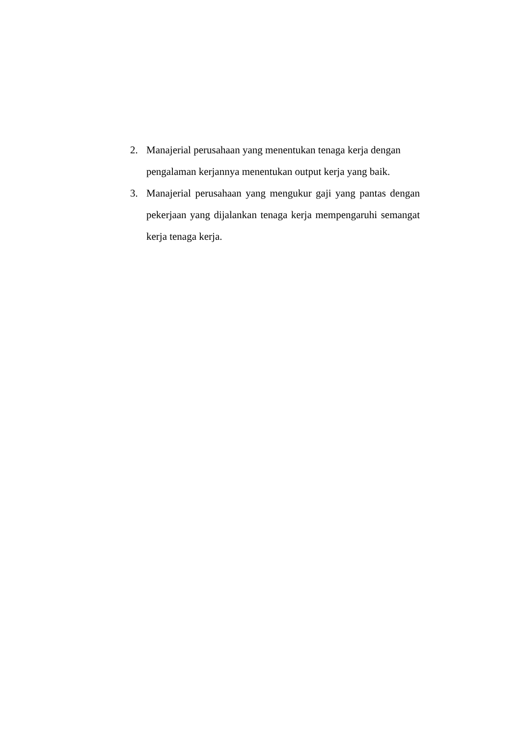2. Manajerial perusahaan yang menentukan tenaga kerja dengan pengalaman kerjannya menentukan output kerja yang baik.
3. Manajerial perusahaan yang mengukur gaji yang pantas dengan pekerjaan yang dijalankan tenaga kerja mempengaruhi semangat kerja tenaga kerja.